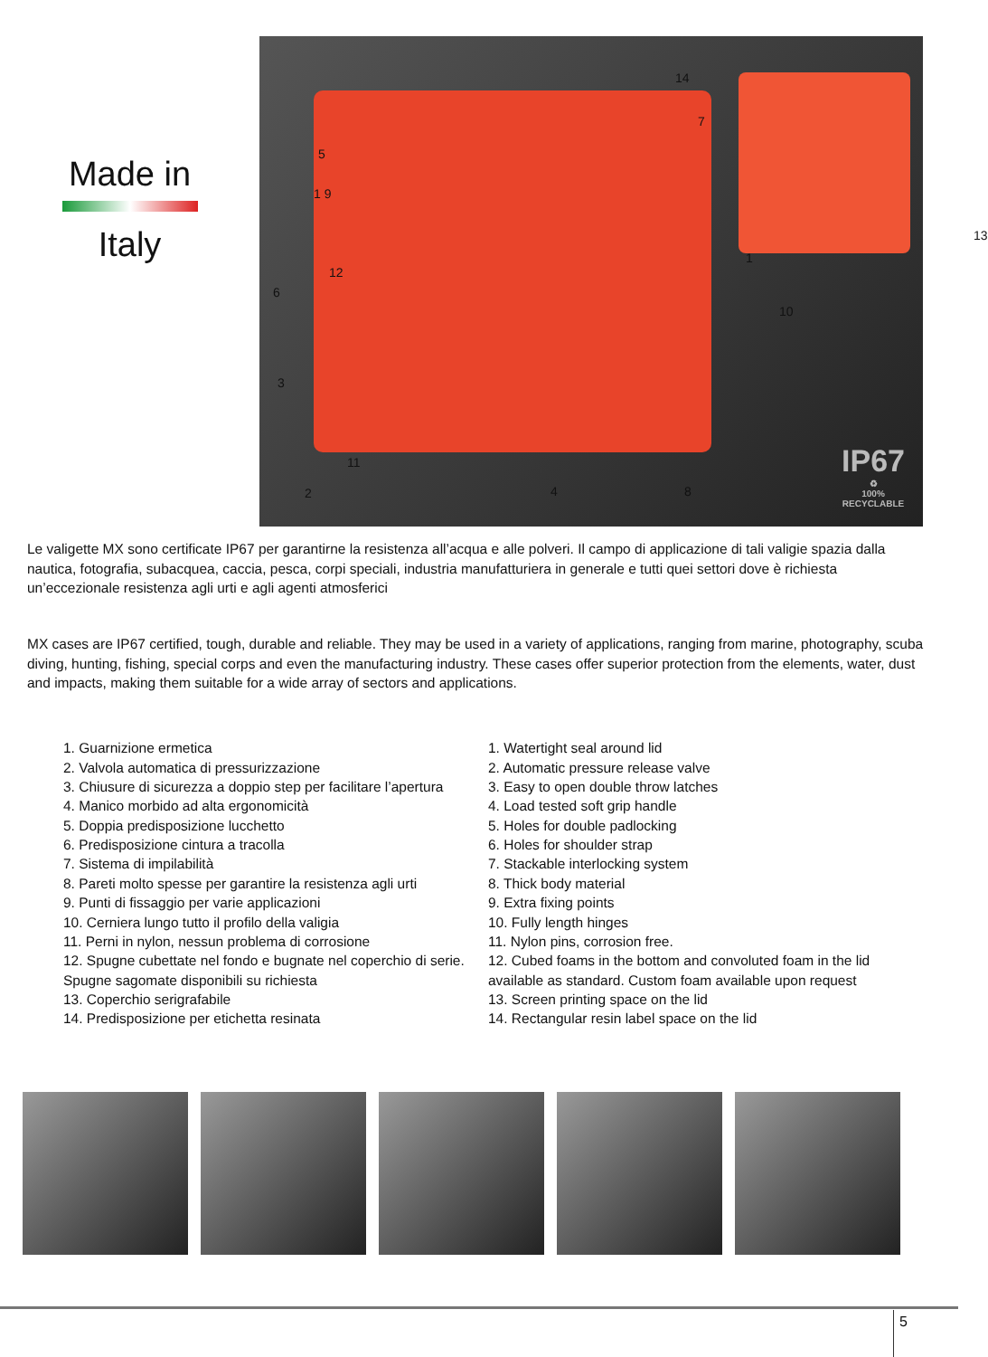Made in
Italy
14
7
5
1 9
13
1
12
6
10
3
11
2 4 8
IP67
♻
100%
RECYCLABLE
Le valigette MX sono certificate IP67 per garantirne la resistenza all’acqua e alle polveri. Il campo di applicazione di tali valigie spazia dalla nautica, fotografia, subacquea, caccia, pesca, corpi speciali, industria manufatturiera in generale e tutti quei settori dove è richiesta un’eccezionale resistenza agli urti e agli agenti atmosferici
MX cases are IP67 certified, tough, durable and reliable. They may be used in a variety of applications, ranging from marine, photography, scuba diving, hunting, fishing, special corps and even the manufacturing industry. These cases offer superior protection from the elements, water, dust and impacts, making them suitable for a wide array of sectors and applications.
1. Guarnizione ermetica
2. Valvola automatica di pressurizzazione
3. Chiusure di sicurezza a doppio step per facilitare l’apertura
4. Manico morbido ad alta ergonomicità
5. Doppia predisposizione lucchetto
6. Predisposizione cintura a tracolla
7. Sistema di impilabilità
8. Pareti molto spesse per garantire la resistenza agli urti
9. Punti di fissaggio per varie applicazioni
10. Cerniera lungo tutto il profilo della valigia
11. Perni in nylon, nessun problema di corrosione
12. Spugne cubettate nel fondo e bugnate nel coperchio di serie. Spugne sagomate disponibili su richiesta
13. Coperchio serigrafabile
14. Predisposizione per etichetta resinata
1. Watertight seal around lid
2. Automatic pressure release valve
3. Easy to open double throw latches
4. Load tested soft grip handle
5. Holes for double padlocking
6. Holes for shoulder strap
7. Stackable interlocking system
8. Thick body material
9. Extra fixing points
10. Fully length hinges
11. Nylon pins, corrosion free.
12. Cubed foams in the bottom and convoluted foam in the lid available as standard. Custom foam available upon request
13. Screen printing space on the lid
14. Rectangular resin label space on the lid
5